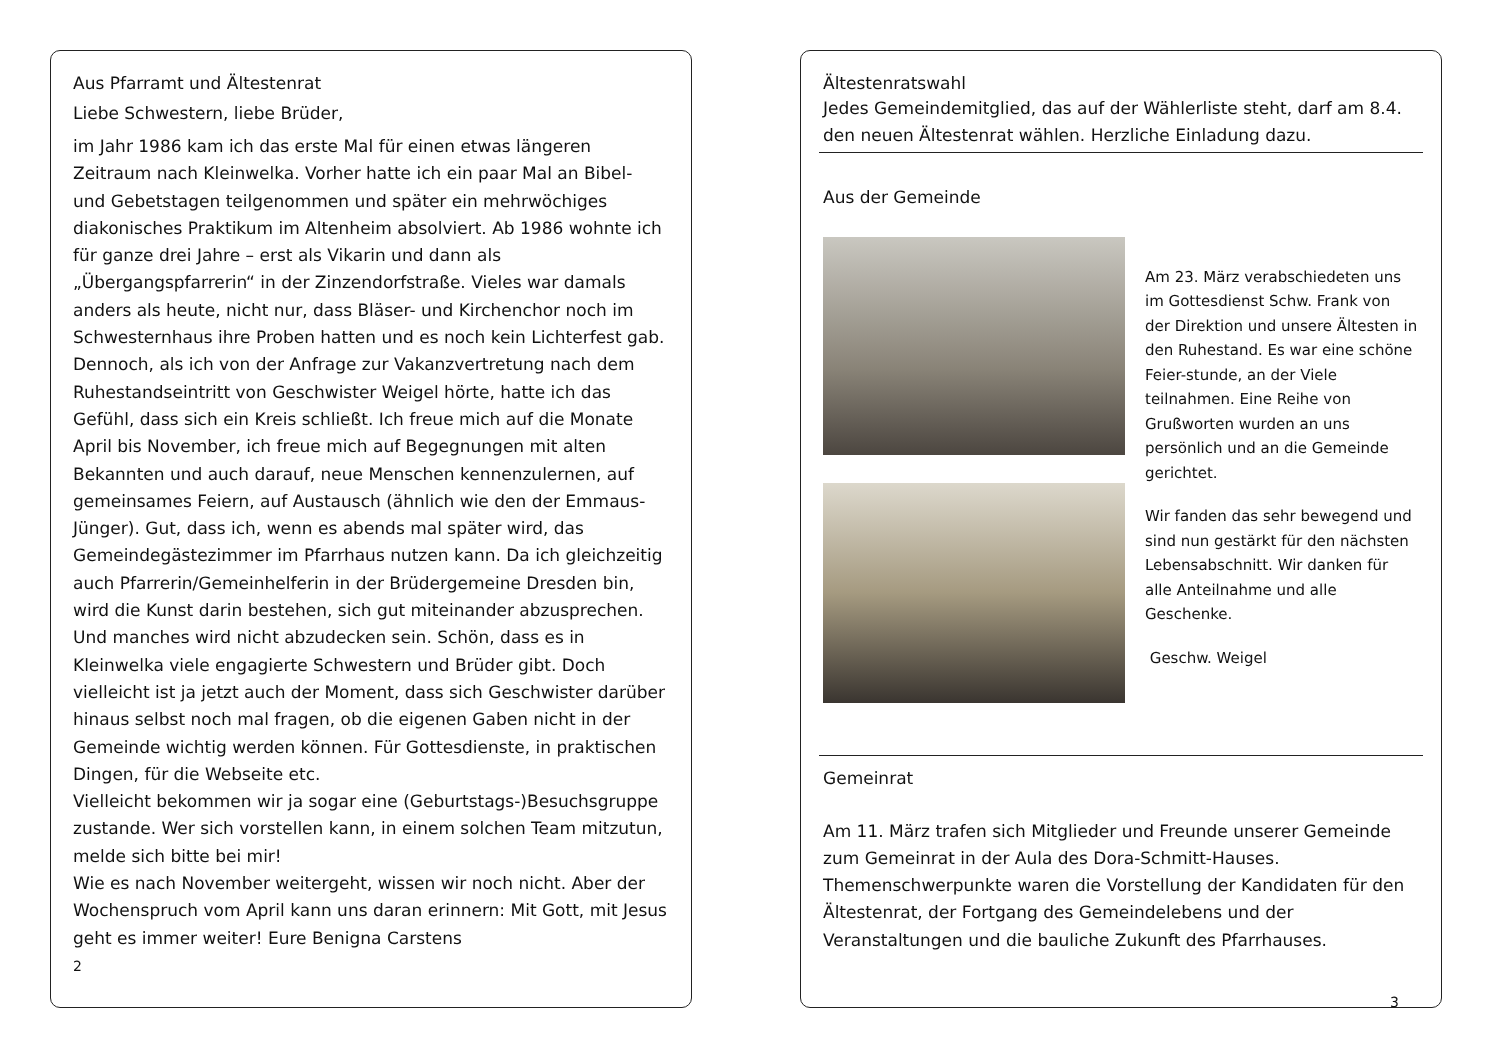Aus Pfarramt und Ältestenrat
Liebe Schwestern, liebe Brüder,
im Jahr 1986 kam ich das erste Mal für einen etwas längeren Zeitraum nach Kleinwelka. Vorher hatte ich ein paar Mal an Bibel- und Gebetstagen teilgenommen und später ein mehrwöchiges diakonisches Praktikum im Altenheim absolviert. Ab 1986 wohnte ich für ganze drei Jahre – erst als Vikarin und dann als „Übergangspfarrerin“ in der Zinzendorfstraße. Vieles war damals anders als heute, nicht nur, dass Bläser- und Kirchenchor noch im Schwesternhaus ihre Proben hatten und es noch kein Lichterfest gab. Dennoch, als ich von der Anfrage zur Vakanzvertretung nach dem Ruhestandseintritt von Geschwister Weigel hörte, hatte ich das Gefühl, dass sich ein Kreis schließt. Ich freue mich auf die Monate April bis November, ich freue mich auf Begegnungen mit alten Bekannten und auch darauf, neue Menschen kennenzulernen, auf gemeinsames Feiern, auf Austausch (ähnlich wie den der Emmaus-Jünger). Gut, dass ich, wenn es abends mal später wird, das Gemeindegästezimmer im Pfarrhaus nutzen kann. Da ich gleichzeitig auch Pfarrerin/Gemeinhelferin in der Brüdergemeine Dresden bin, wird die Kunst darin bestehen, sich gut miteinander abzusprechen. Und manches wird nicht abzudecken sein. Schön, dass es in Kleinwelka viele engagierte Schwestern und Brüder gibt. Doch vielleicht ist ja jetzt auch der Moment, dass sich Geschwister darüber hinaus selbst noch mal fragen, ob die eigenen Gaben nicht in der Gemeinde wichtig werden können. Für Gottesdienste, in praktischen Dingen, für die Webseite etc.
Vielleicht bekommen wir ja sogar eine (Geburtstags-)Besuchsgruppe zustande. Wer sich vorstellen kann, in einem solchen Team mitzutun, melde sich bitte bei mir!
Wie es nach November weitergeht, wissen wir noch nicht. Aber der Wochenspruch vom April kann uns daran erinnern: Mit Gott, mit Jesus geht es immer weiter! Eure Benigna Carstens
2
Ältestenratswahl
Jedes Gemeindemitglied, das auf der Wählerliste steht, darf am 8.4. den neuen Ältestenrat wählen. Herzliche Einladung dazu.
Aus der Gemeinde
Am 23. März verabschiedeten uns im Gottesdienst Schw. Frank von der Direktion und unsere Ältesten in den Ruhestand. Es war eine schöne Feier-stunde, an der Viele teilnahmen. Eine Reihe von Grußworten wurden an uns persönlich und an die Gemeinde gerichtet.
Wir fanden das sehr bewegend und sind nun gestärkt für den nächsten Lebensabschnitt. Wir danken für alle Anteilnahme und alle Geschenke.
Geschw. Weigel
Gemeinrat
Am 11. März trafen sich Mitglieder und Freunde unserer Gemeinde zum Gemeinrat in der Aula des Dora-Schmitt-Hauses. Themenschwerpunkte waren die Vorstellung der Kandidaten für den Ältestenrat, der Fortgang des Gemeindelebens und der Veranstaltungen und die bauliche Zukunft des Pfarrhauses.
3